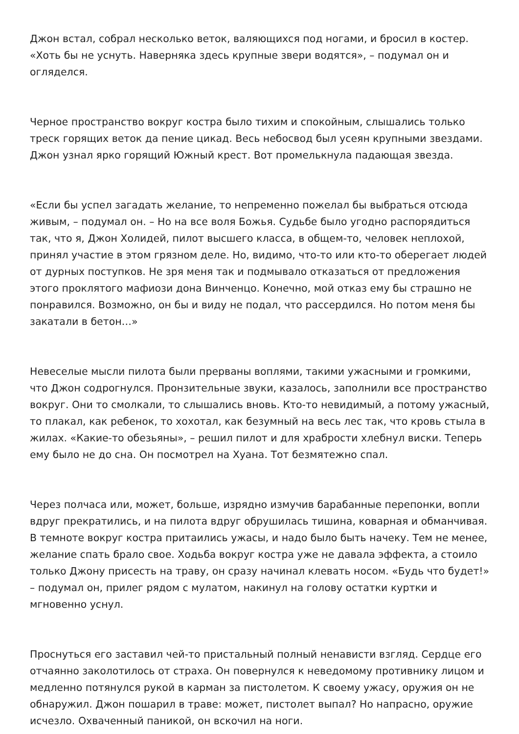Джон встал, собрал несколько веток, валяющихся под ногами, и бросил в костер. «Хоть бы не уснуть. Наверняка здесь крупные звери водятся», – подумал он и огляделся.
Черное пространство вокруг костра было тихим и спокойным, слышались только треск горящих веток да пение цикад. Весь небосвод был усеян крупными звездами. Джон узнал ярко горящий Южный крест. Вот промелькнула падающая звезда.
«Если бы успел загадать желание, то непременно пожелал бы выбраться отсюда живым, – подумал он. – Но на все воля Божья. Судьбе было угодно распорядиться так, что я, Джон Холидей, пилот высшего класса, в общем-то, человек неплохой, принял участие в этом грязном деле. Но, видимо, что-то или кто-то оберегает людей от дурных поступков. Не зря меня так и подмывало отказаться от предложения этого проклятого мафиози дона Винченцо. Конечно, мой отказ ему бы страшно не понравился. Возможно, он бы и виду не подал, что рассердился. Но потом меня бы закатали в бетон…»
Невеселые мысли пилота были прерваны воплями, такими ужасными и громкими, что Джон содрогнулся. Пронзительные звуки, казалось, заполнили все пространство вокруг. Они то смолкали, то слышались вновь. Кто-то невидимый, а потому ужасный, то плакал, как ребенок, то хохотал, как безумный на весь лес так, что кровь стыла в жилах. «Какие-то обезьяны», – решил пилот и для храбрости хлебнул виски. Теперь ему было не до сна. Он посмотрел на Хуана. Тот безмятежно спал.
Через полчаса или, может, больше, изрядно измучив барабанные перепонки, вопли вдруг прекратились, и на пилота вдруг обрушилась тишина, коварная и обманчивая. В темноте вокруг костра притаились ужасы, и надо было быть начеку. Тем не менее, желание спать брало свое. Ходьба вокруг костра уже не давала эффекта, а стоило только Джону присесть на траву, он сразу начинал клевать носом. «Будь что будет!» – подумал он, прилег рядом с мулатом, накинул на голову остатки куртки и мгновенно уснул.
Проснуться его заставил чей-то пристальный полный ненависти взгляд. Сердце его отчаянно заколотилось от страха. Он повернулся к неведомому противнику лицом и медленно потянулся рукой в карман за пистолетом. К своему ужасу, оружия он не обнаружил. Джон пошарил в траве: может, пистолет выпал? Но напрасно, оружие исчезло. Охваченный паникой, он вскочил на ноги.